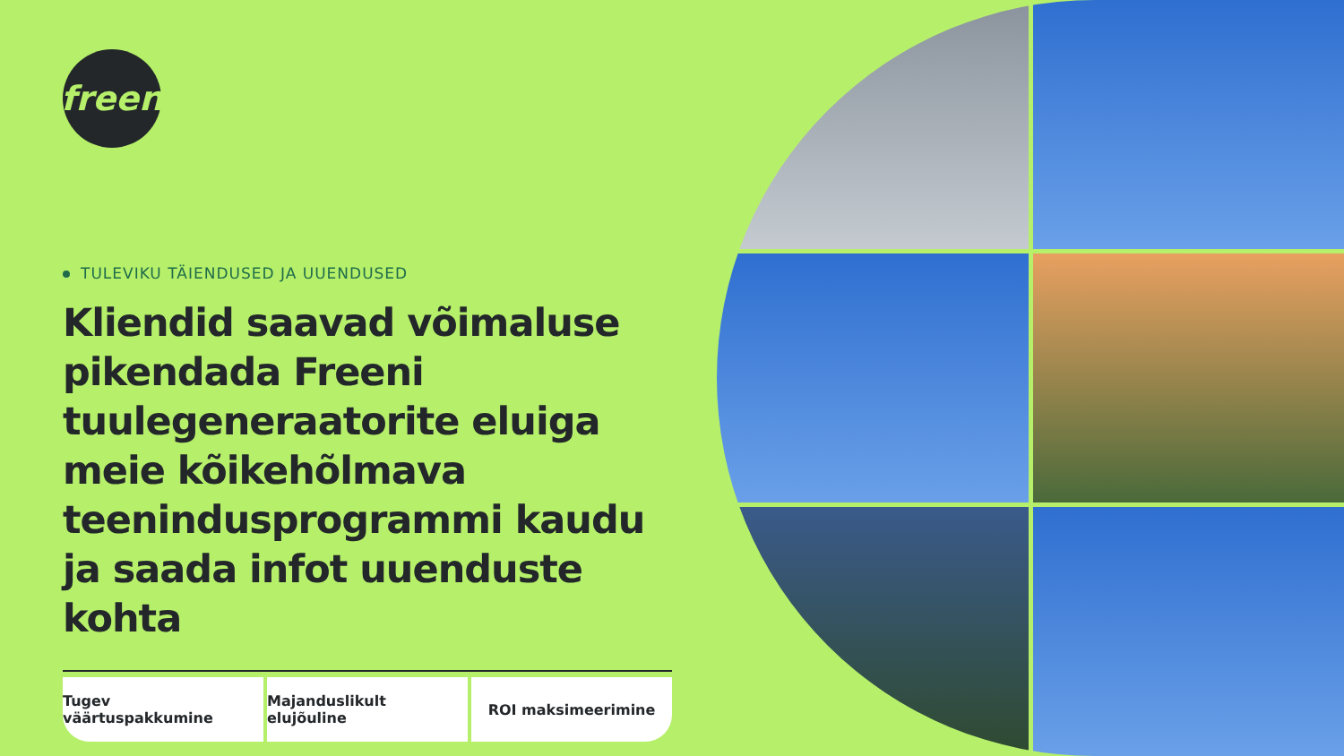freen
TULEVIKU TÄIENDUSED JA UUENDUSED
Kliendid saavad võimaluse pikendada Freeni tuulegeneraatorite eluiga meie kõikehõlmava teenindusprogrammi kaudu ja saada infot uuenduste kohta
Tugev väärtuspakkumine Majanduslikult elujõuline ROI maksimeerimine